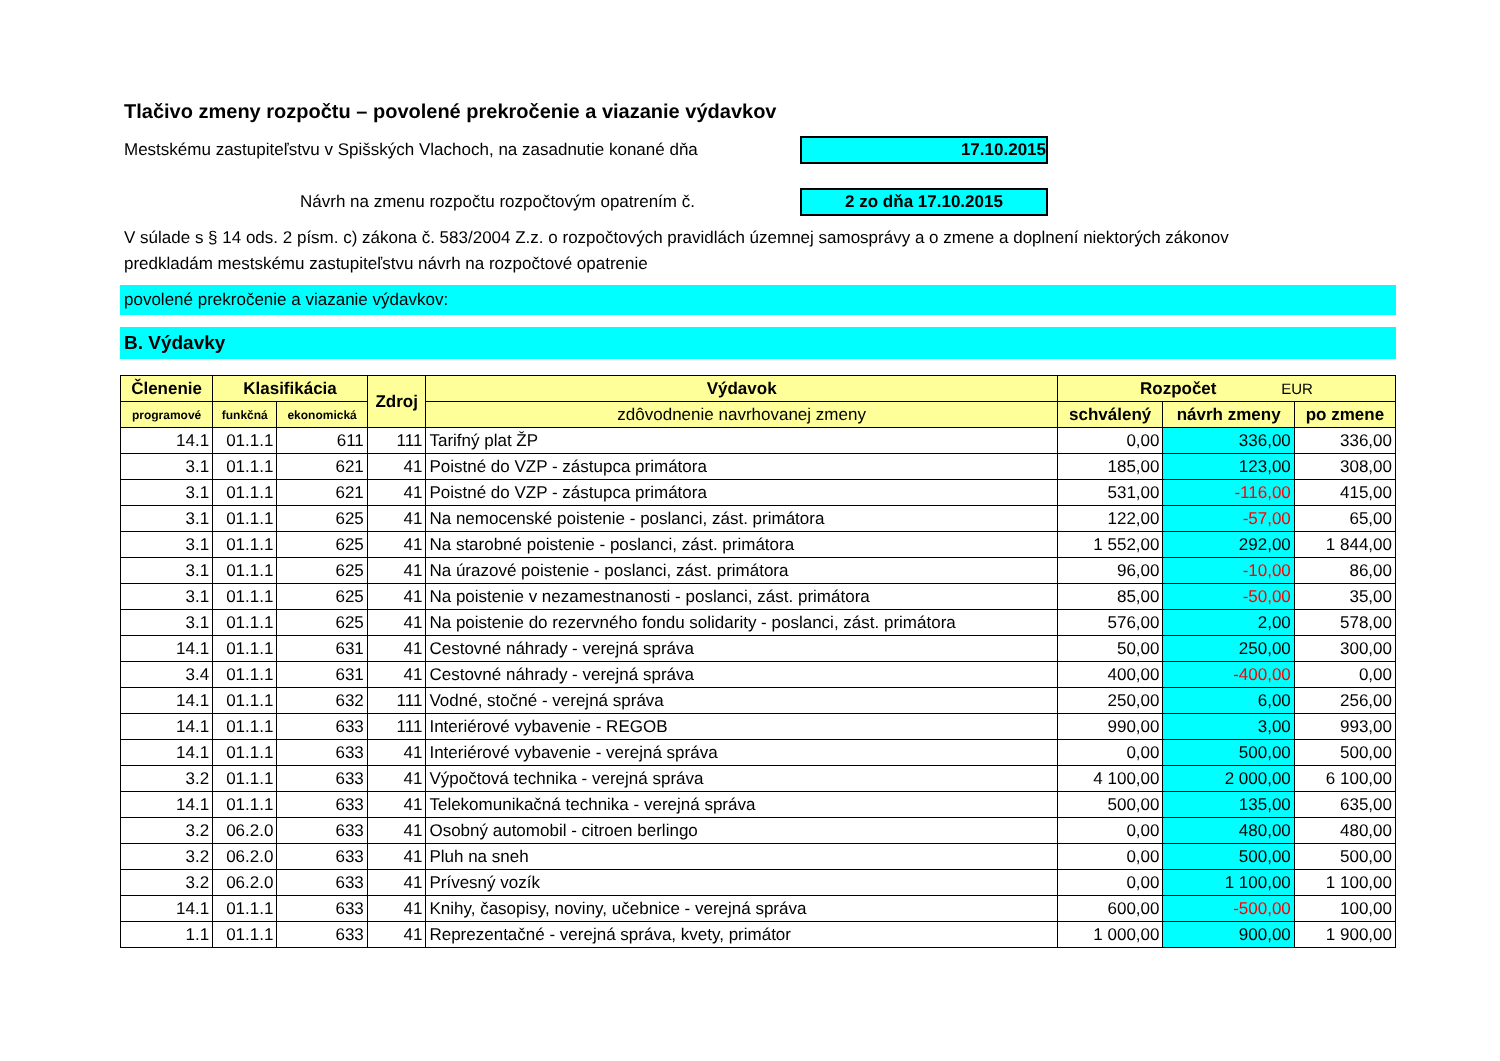Tlačivo zmeny rozpočtu – povolené prekročenie a viazanie výdavkov
Mestskému zastupiteľstvu v Spišských Vlachoch, na zasadnutie konané dňa 17.10.2015
Návrh na zmenu rozpočtu rozpočtovým opatrením č. 2 zo dňa 17.10.2015
V súlade s § 14 ods. 2 písm. c) zákona č. 583/2004 Z.z. o rozpočtových pravidlách územnej samosprávy a o zmene a doplnení niektorých zákonov
predkladám mestskému zastupiteľstvu návrh na rozpočtové opatrenie
povolené prekročenie a viazanie výdavkov:
B. Výdavky
| Členenie | Klasifikácia | | Zdroj | Výdavok | Rozpočet EUR | | |
| --- | --- | --- | --- | --- | --- | --- | --- |
| programové | funkčná | ekonomická | | zdôvodnenie navrhovanej zmeny | schválený | návrh zmeny | po zmene |
| 14.1 | 01.1.1 | 611 | 111 | Tarifný plat ŽP | 0,00 | 336,00 | 336,00 |
| 3.1 | 01.1.1 | 621 | 41 | Poistné do VZP - zástupca primátora | 185,00 | 123,00 | 308,00 |
| 3.1 | 01.1.1 | 621 | 41 | Poistné do VZP - zástupca primátora | 531,00 | -116,00 | 415,00 |
| 3.1 | 01.1.1 | 625 | 41 | Na nemocenské poistenie - poslanci, zást. primátora | 122,00 | -57,00 | 65,00 |
| 3.1 | 01.1.1 | 625 | 41 | Na starobné poistenie - poslanci, zást. primátora | 1 552,00 | 292,00 | 1 844,00 |
| 3.1 | 01.1.1 | 625 | 41 | Na úrazové poistenie - poslanci, zást. primátora | 96,00 | -10,00 | 86,00 |
| 3.1 | 01.1.1 | 625 | 41 | Na poistenie v nezamestnanosti - poslanci, zást. primátora | 85,00 | -50,00 | 35,00 |
| 3.1 | 01.1.1 | 625 | 41 | Na poistenie do rezervného fondu solidarity - poslanci, zást. primátora | 576,00 | 2,00 | 578,00 |
| 14.1 | 01.1.1 | 631 | 41 | Cestovné náhrady - verejná správa | 50,00 | 250,00 | 300,00 |
| 3.4 | 01.1.1 | 631 | 41 | Cestovné náhrady - verejná správa | 400,00 | -400,00 | 0,00 |
| 14.1 | 01.1.1 | 632 | 111 | Vodné, stočné - verejná správa | 250,00 | 6,00 | 256,00 |
| 14.1 | 01.1.1 | 633 | 111 | Interiérové vybavenie - REGOB | 990,00 | 3,00 | 993,00 |
| 14.1 | 01.1.1 | 633 | 41 | Interiérové vybavenie - verejná správa | 0,00 | 500,00 | 500,00 |
| 3.2 | 01.1.1 | 633 | 41 | Výpočtová technika - verejná správa | 4 100,00 | 2 000,00 | 6 100,00 |
| 14.1 | 01.1.1 | 633 | 41 | Telekomunikačná technika - verejná správa | 500,00 | 135,00 | 635,00 |
| 3.2 | 06.2.0 | 633 | 41 | Osobný automobil - citroen berlingo | 0,00 | 480,00 | 480,00 |
| 3.2 | 06.2.0 | 633 | 41 | Pluh na sneh | 0,00 | 500,00 | 500,00 |
| 3.2 | 06.2.0 | 633 | 41 | Prívesný vozík | 0,00 | 1 100,00 | 1 100,00 |
| 14.1 | 01.1.1 | 633 | 41 | Knihy, časopisy, noviny, učebnice - verejná správa | 600,00 | -500,00 | 100,00 |
| 1.1 | 01.1.1 | 633 | 41 | Reprezentačné - verejná správa, kvety, primátor | 1 000,00 | 900,00 | 1 900,00 |